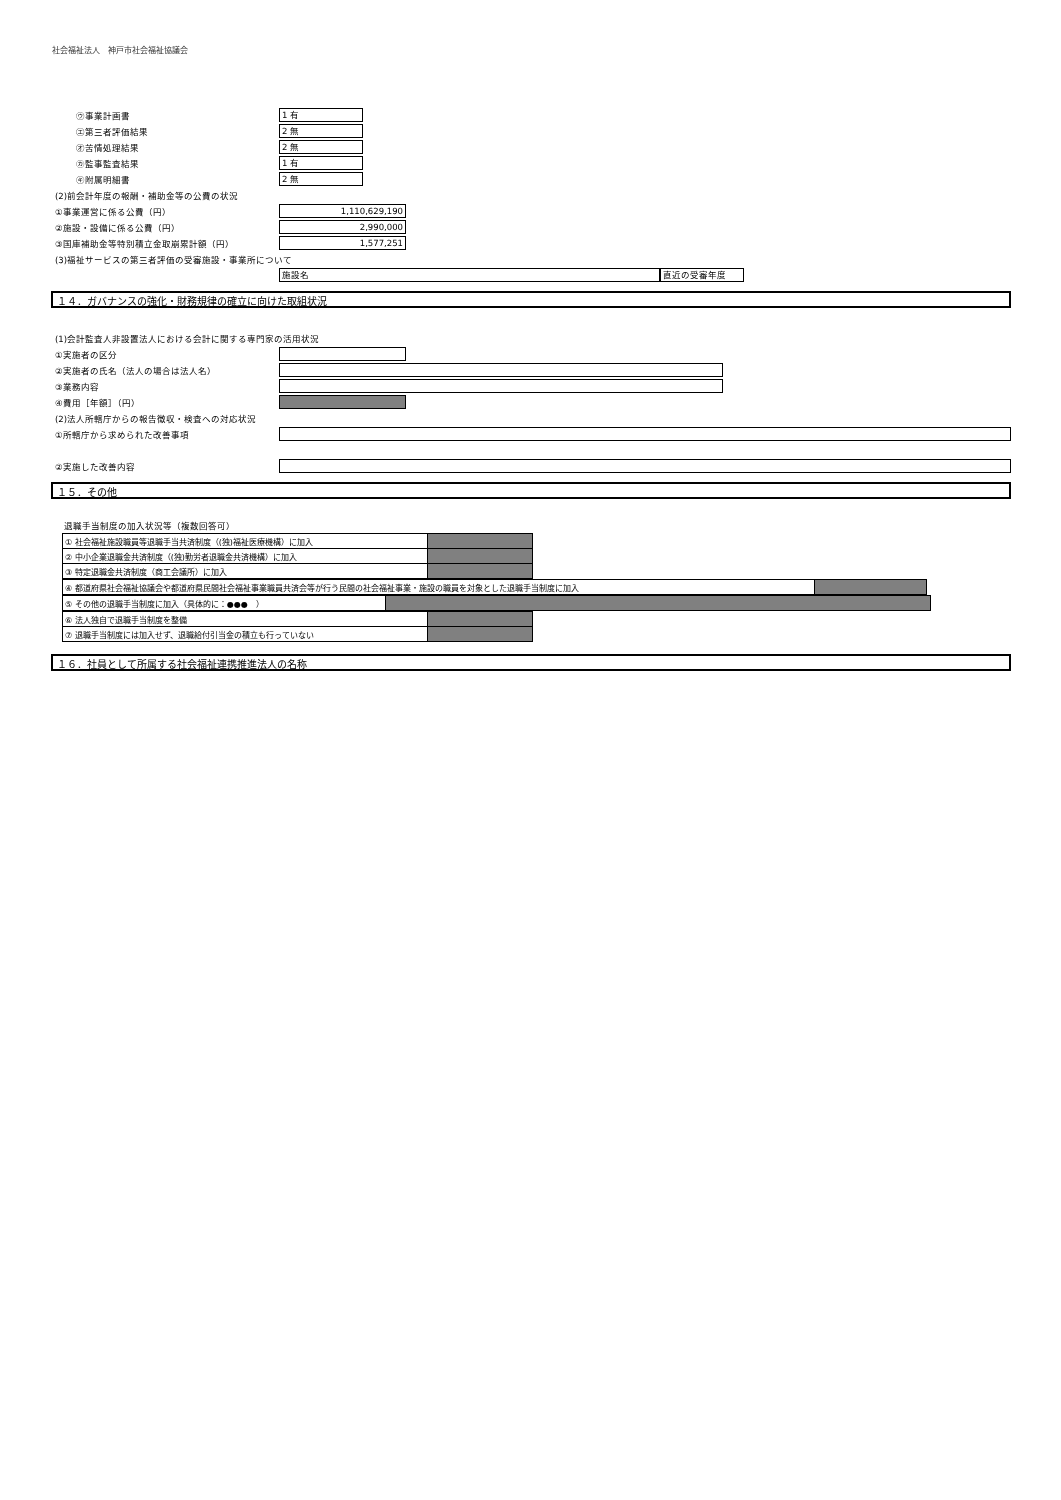社会福祉法人　神戸市社会福祉協議会
㋒事業計画書
1 有
㋓第三者評価結果
2 無
㋔苦情処理結果
2 無
㋕監事監査結果
1 有
㋖附属明細書
2 無
(2)前会計年度の報酬・補助金等の公費の状況
①事業運営に係る公費（円）
1,110,629,190
②施設・設備に係る公費（円）
2,990,000
③国庫補助金等特別積立金取崩累計額（円）
1,577,251
(3)福祉サービスの第三者評価の受審施設・事業所について
施設名 直近の受審年度
１４．ガバナンスの強化・財務規律の確立に向けた取組状況
(1)会計監査人非設置法人における会計に関する専門家の活用状況
①実施者の区分
②実施者の氏名（法人の場合は法人名）
③業務内容
④費用［年額］（円）
(2)法人所轄庁からの報告徴収・検査への対応状況
①所轄庁から求められた改善事項
②実施した改善内容
１５．その他
退職手当制度の加入状況等（複数回答可）
| ① 社会福祉施設職員等退職手当共済制度（(独)福祉医療機構）に加入 | |
| ② 中小企業退職金共済制度（(独)勤労者退職金共済機構）に加入 | |
| ③ 特定退職金共済制度（商工会議所）に加入 | |
| ④ 都道府県社会福祉協議会や都道府県民間社会福祉事業職員共済会等が行う民間の社会福祉事業・施設の職員を対象とした退職手当制度に加入 | |
| ⑤ その他の退職手当制度に加入（具体的に：●●● ） | |
| ⑥ 法人独自で退職手当制度を整備 | |
| ⑦ 退職手当制度には加入せず、退職給付引当金の積立も行っていない | |
１６．社員として所属する社会福祉連携推進法人の名称